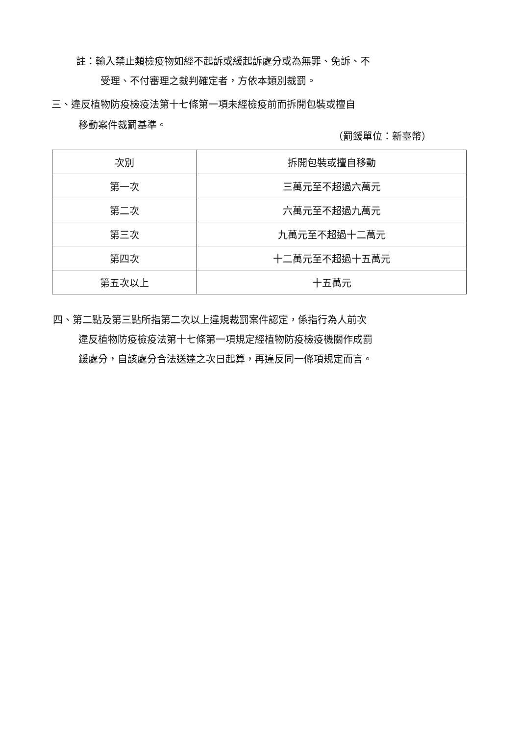註：輸入禁止類檢疫物如經不起訴或緩起訴處分或為無罪、免訴、不
受理、不付審理之裁判確定者，方依本類別裁罰。
三、違反植物防疫檢疫法第十七條第一項未經檢疫前而拆開包裝或擅自
移動案件裁罰基準。
（罰鍰單位：新臺幣）
| 次別 | 拆開包裝或擅自移動 |
| --- | --- |
| 第一次 | 三萬元至不超過六萬元 |
| 第二次 | 六萬元至不超過九萬元 |
| 第三次 | 九萬元至不超過十二萬元 |
| 第四次 | 十二萬元至不超過十五萬元 |
| 第五次以上 | 十五萬元 |
四、第二點及第三點所指第二次以上違規裁罰案件認定，係指行為人前次
違反植物防疫檢疫法第十七條第一項規定經植物防疫檢疫機關作成罰
鍰處分，自該處分合法送達之次日起算，再違反同一條項規定而言。